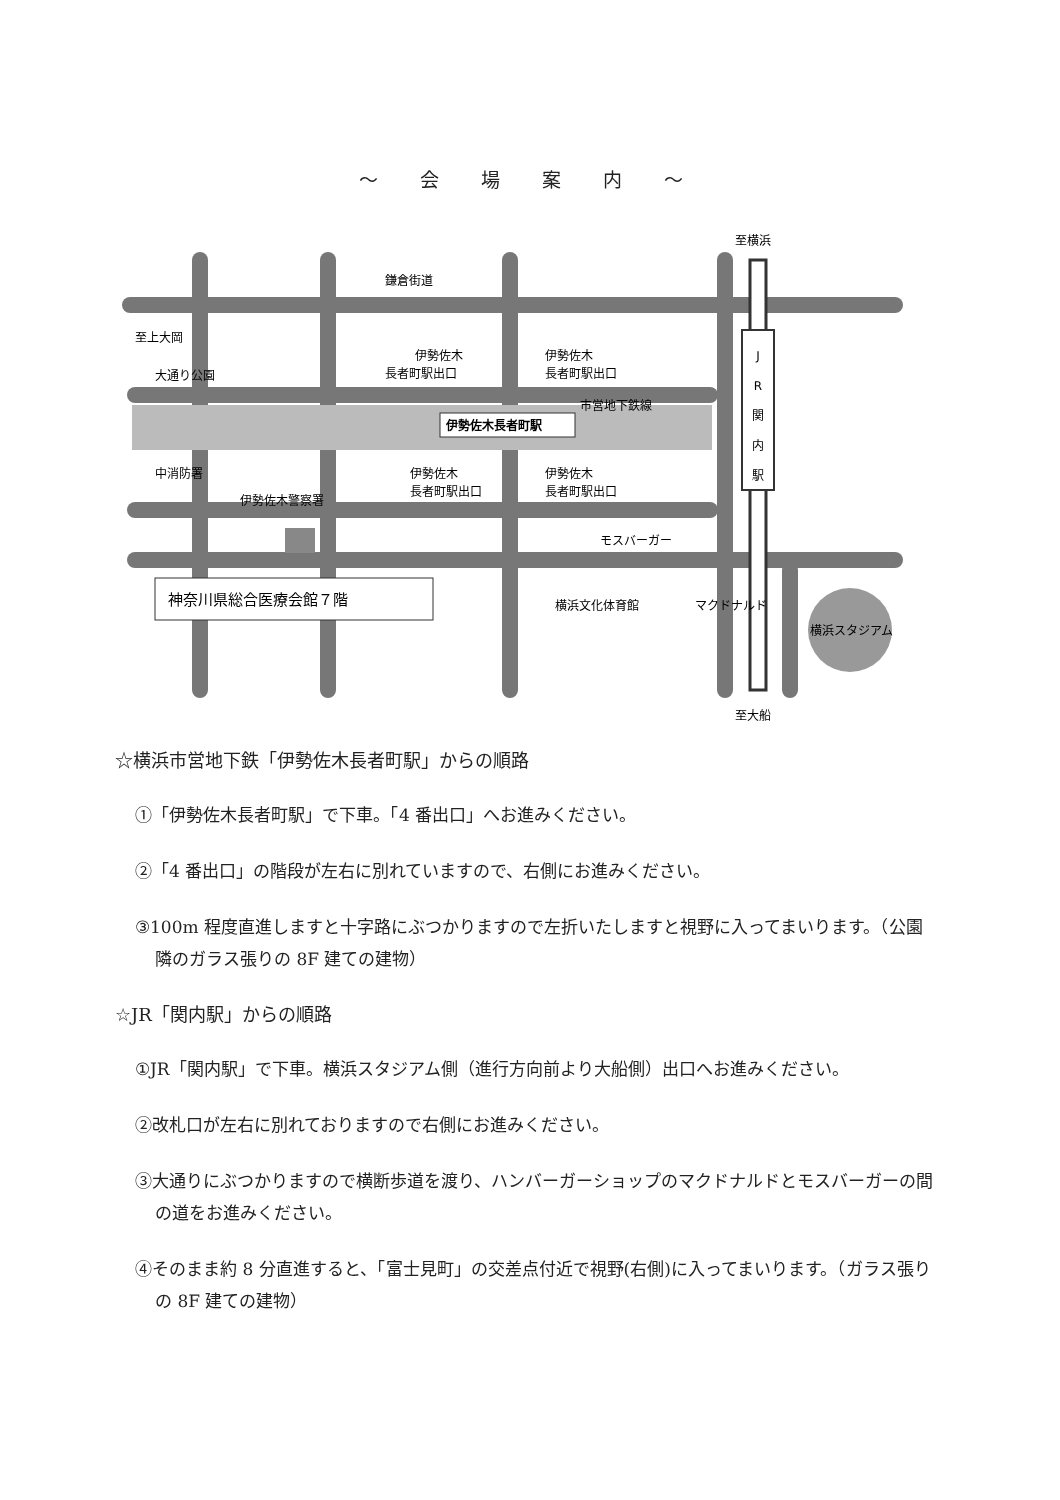～ 会 場 案 内 ～
J
R
関
内
駅
伊勢佐木長者町駅
至横浜
至大船
鎌倉街道
至上大岡
大通り公園
市営地下鉄線
伊勢佐木
長者町駅出口
伊勢佐木
長者町駅出口
伊勢佐木
長者町駅出口
伊勢佐木
長者町駅出口
中消防署
伊勢佐木警察署
モスバーガー
横浜文化体育館
マクドナルド
横浜スタジアム
神奈川県総合医療会館７階
☆横浜市営地下鉄「伊勢佐木長者町駅」からの順路
①「伊勢佐木長者町駅」で下車。「4 番出口」へお進みください。
②「4 番出口」の階段が左右に別れていますので、右側にお進みください。
③100m 程度直進しますと十字路にぶつかりますので左折いたしますと視野に入ってまいります。（公園隣のガラス張りの 8F 建ての建物）
☆JR「関内駅」からの順路
①JR「関内駅」で下車。横浜スタジアム側（進行方向前より大船側）出口へお進みください。
②改札口が左右に別れておりますので右側にお進みください。
③大通りにぶつかりますので横断歩道を渡り、ハンバーガーショップのマクドナルドとモスバーガーの間の道をお進みください。
④そのまま約 8 分直進すると、「富士見町」の交差点付近で視野(右側)に入ってまいります。（ガラス張りの 8F 建ての建物）